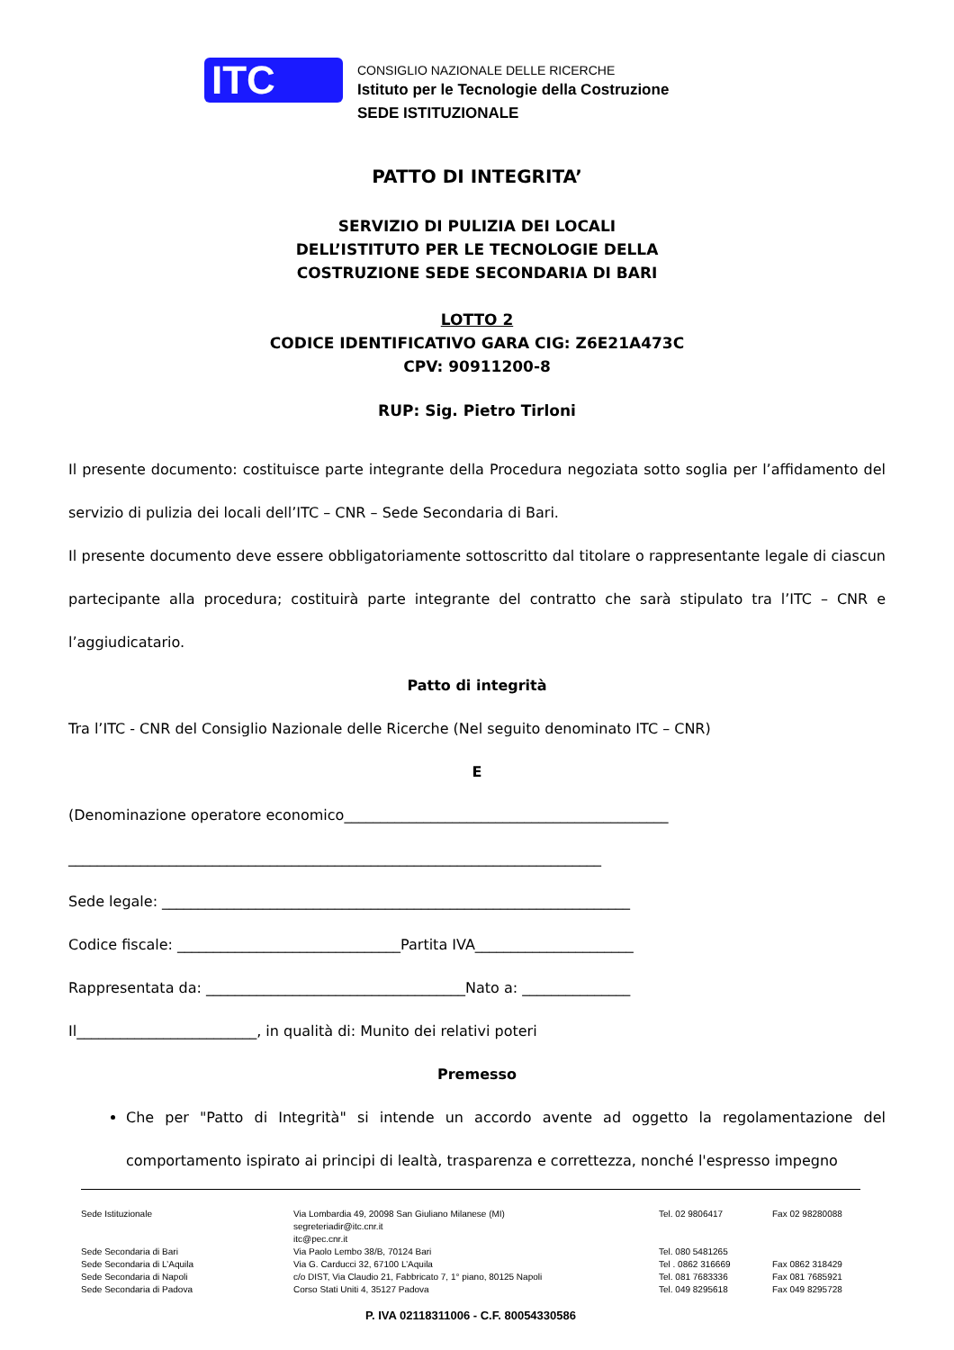ITC
CONSIGLIO NAZIONALE DELLE RICERCHE
Istituto per le Tecnologie della Costruzione
SEDE ISTITUZIONALE
PATTO DI INTEGRITA’
SERVIZIO DI PULIZIA DEI LOCALI
DELL’ISTITUTO PER LE TECNOLOGIE DELLA
COSTRUZIONE SEDE SECONDARIA DI BARI
LOTTO 2
CODICE IDENTIFICATIVO GARA CIG: Z6E21A473C
CPV: 90911200-8
RUP: Sig. Pietro Tirloni
Il presente documento: costituisce parte integrante della Procedura negoziata sotto soglia per l’affidamento del servizio di pulizia dei locali dell’ITC – CNR – Sede Secondaria di Bari.
Il presente documento deve essere obbligatoriamente sottoscritto dal titolare o rappresentante legale di ciascun partecipante alla procedura; costituirà parte integrante del contratto che sarà stipulato tra l’ITC – CNR e l’aggiudicatario.
Patto di integrità
Tra l’ITC - CNR del Consiglio Nazionale delle Ricerche (Nel seguito denominato ITC – CNR)
E
(Denominazione operatore economico_____________________________________________
__________________________________________________________________________
Sede legale: _________________________________________________________________
Codice fiscale: _______________________________Partita IVA______________________
Rappresentata da: ____________________________________Nato a: _______________
Il_________________________, in qualità di: Munito dei relativi poteri
Premesso
Che per "Patto di Integrità" si intende un accordo avente ad oggetto la regolamentazione del comportamento ispirato ai principi di lealtà, trasparenza e correttezza, nonché l'espresso impegno
| Sede Istituzionale | Via Lombardia 49, 20098 San Giuliano Milanese (MI) segreteriadir@itc.cnr.it itc@pec.cnr.it | Tel. 02 9806417 | Fax 02 98280088 |
| Sede Secondaria di Bari Sede Secondaria di L’Aquila Sede Secondaria di Napoli Sede Secondaria di Padova | Via Paolo Lembo 38/B, 70124 Bari Via G. Carducci 32, 67100 L’Aquila c/o DIST, Via Claudio 21, Fabbricato 7, 1° piano, 80125 Napoli Corso Stati Uniti 4, 35127 Padova | Tel. 080 5481265 Tel . 0862 316669 Tel. 081 7683336 Tel. 049 8295618 | Fax 0862 318429 Fax 081 7685921 Fax 049 8295728 |
P. IVA 02118311006 - C.F. 80054330586